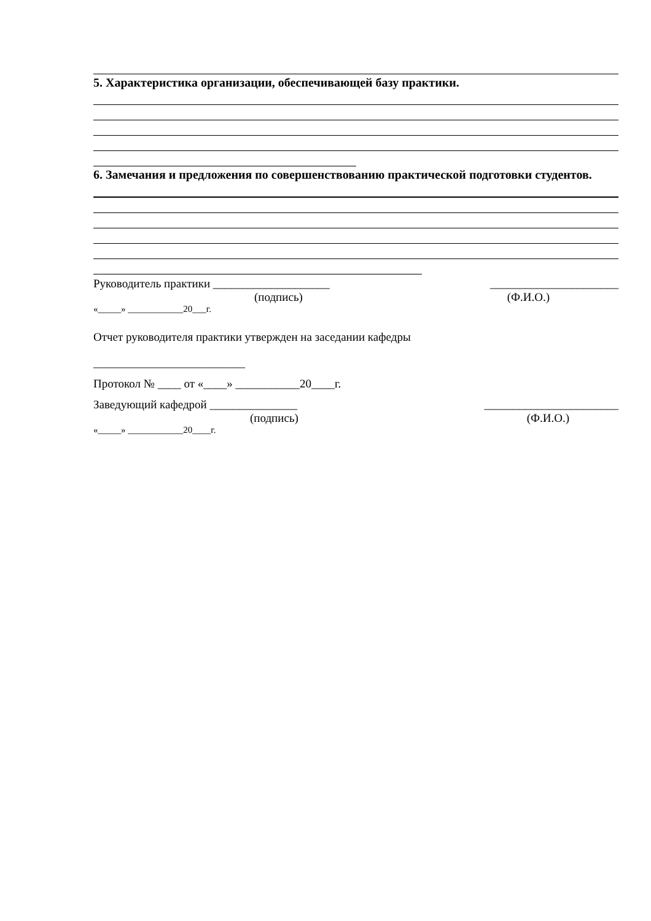5. Характеристика организации, обеспечивающей базу практики.
6. Замечания и предложения по совершенствованию практической подготовки студентов.
Руководитель практики ____________________ ______________________
(подпись) (Ф.И.О.)
«_____» ____________20___г.
Отчет руководителя практики утвержден на заседании кафедры
__________________________
Протокол № ____ от «____» ___________20____г.
Заведующий кафедрой _______________ _______________________
(подпись) (Ф.И.О.)
«_____» ____________20____г.